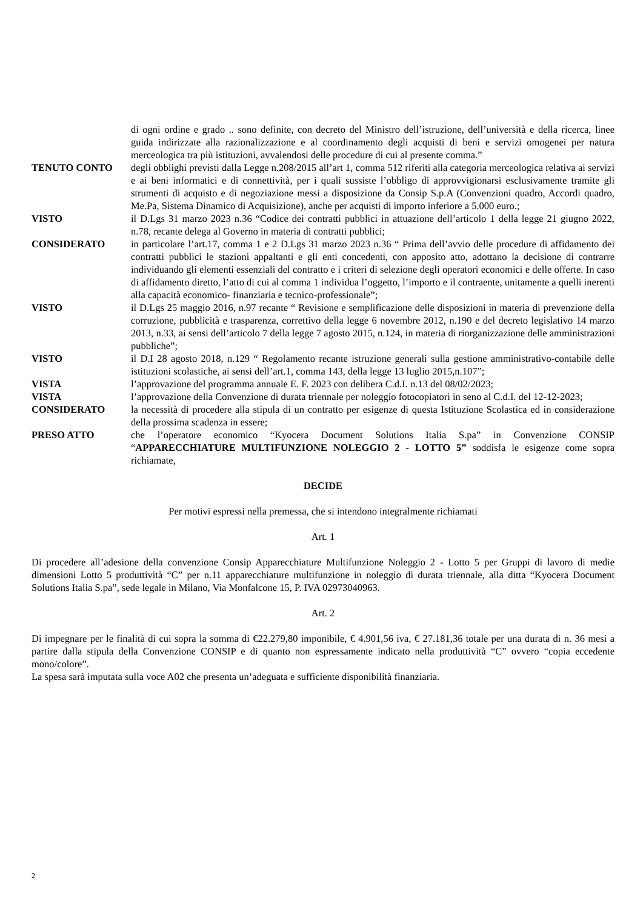di ogni ordine e grado .. sono definite, con decreto del Ministro dell’istruzione, dell’università e della ricerca, linee guida indirizzate alla razionalizzazione e al coordinamento degli acquisti di beni e servizi omogenei per natura merceologica tra più istituzioni, avvalendosi delle procedure di cui al presente comma.”
TENUTO CONTO degli obblighi previsti dalla Legge n.208/2015 all’art 1, comma 512 riferiti alla categoria merceologica relativa ai servizi e ai beni informatici e di connettività, per i quali sussiste l’obbligo di approvvigionarsi esclusivamente tramite gli strumenti di acquisto e di negoziazione messi a disposizione da Consip S.p.A (Convenzioni quadro, Accordi quadro, Me.Pa, Sistema Dinamico di Acquisizione), anche per acquisti di importo inferiore a 5.000 euro.;
VISTO il D.Lgs 31 marzo 2023 n.36 “Codice dei contratti pubblici in attuazione dell’articolo 1 della legge 21 giugno 2022, n.78, recante delega al Governo in materia di contratti pubblici;
CONSIDERATO in particolare l’art.17, comma 1 e 2 D.Lgs 31 marzo 2023 n.36 “ Prima dell’avvio delle procedure di affidamento dei contratti pubblici le stazioni appaltanti e gli enti concedenti, con apposito atto, adottano la decisione di contrarre individuando gli elementi essenziali del contratto e i criteri di selezione degli operatori economici e delle offerte. In caso di affidamento diretto, l’atto di cui al comma 1 individua l’oggetto, l’importo e il contraente, unitamente a quelli inerenti alla capacità economico- finanziaria e tecnico-professionale”;
VISTO il D.Lgs 25 maggio 2016, n.97 recante “ Revisione e semplificazione delle disposizioni in materia di prevenzione della corruzione, pubblicità e trasparenza, correttivo della legge 6 novembre 2012, n.190 e del decreto legislativo 14 marzo 2013, n.33, ai sensi dell’articolo 7 della legge 7 agosto 2015, n.124, in materia di riorganizzazione delle amministrazioni pubbliche”;
VISTO il D.I 28 agosto 2018, n.129 “ Regolamento recante istruzione generali sulla gestione amministrativo-contabile delle istituzioni scolastiche, ai sensi dell’art.1, comma 143, della legge 13 luglio 2015,n.107”;
VISTA l’approvazione del programma annuale E. F. 2023 con delibera C.d.I. n.13 del 08/02/2023;
VISTA l’approvazione della Convenzione di durata triennale per noleggio fotocopiatori in seno al C.d.I. del 12-12-2023;
CONSIDERATO la necessità di procedere alla stipula di un contratto per esigenze di questa Istituzione Scolastica ed in considerazione della prossima scadenza in essere;
PRESO ATTO che l’operatore economico “Kyocera Document Solutions Italia S.pa” in Convenzione CONSIP “APPARECCHIATURE MULTIFUNZIONE NOLEGGIO 2 - LOTTO 5” soddisfa le esigenze come sopra richiamate,
DECIDE
Per motivi espressi nella premessa, che si intendono integralmente richiamati
Art. 1
Di procedere all’adesione della convenzione Consip Apparecchiature Multifunzione Noleggio 2 - Lotto 5 per Gruppi di lavoro di medie dimensioni Lotto 5 produttività “C” per n.11 apparecchiature multifunzione in noleggio di durata triennale, alla ditta “Kyocera Document Solutions Italia S.pa”, sede legale in Milano, Via Monfalcone 15, P. IVA 02973040963.
Art. 2
Di impegnare per le finalità di cui sopra la somma di €22.279,80 imponibile, € 4.901,56 iva, € 27.181,36 totale per una durata di n. 36 mesi a partire dalla stipula della Convenzione CONSIP e di quanto non espressamente indicato nella produttività “C” ovvero “copia eccedente mono/colore”.
La spesa sarà imputata sulla voce A02 che presenta un’adeguata e sufficiente disponibilità finanziaria.
2